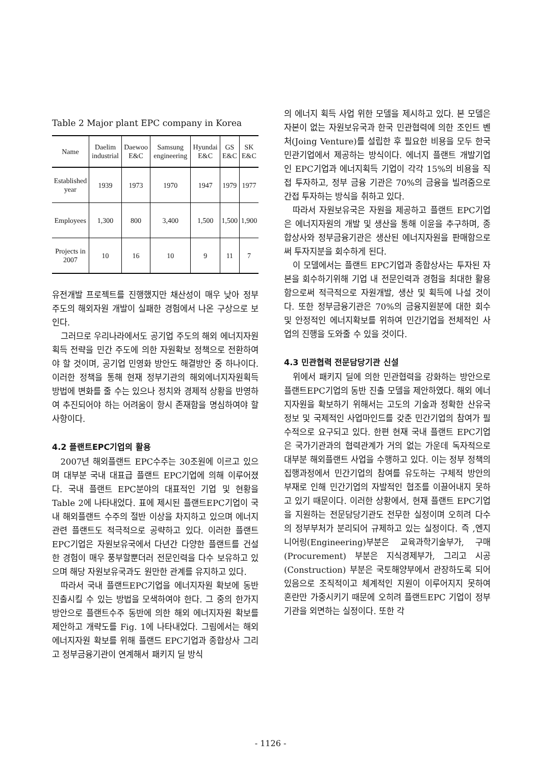Table 2 Major plant EPC company in Korea
| Name | Daelim industrial | Daewoo E&C | Samsung engineering | Hyundai E&C | GS E&C | SK E&C |
| --- | --- | --- | --- | --- | --- | --- |
| Established year | 1939 | 1973 | 1970 | 1947 | 1979 | 1977 |
| Employees | 1,300 | 800 | 3,400 | 1,500 | 1,500 | 1,900 |
| Projects in 2007 | 10 | 16 | 10 | 9 | 11 | 7 |
유전개발 프로젝트를 진행했지만 채산성이 매우 낮아 정부 주도의 해외자원 개발이 실패한 경험에서 나온 구상으로 보인다.
그러므로 우리나라에서도 공기업 주도의 해외 에너지자원 획득 전략을 민간 주도에 의한 자원확보 정책으로 전환하여야 할 것이며, 공기업 민영화 방안도 해결방안 중 하나이다. 이러한 정책을 통해 현재 정부기관의 해외에너지자원획득 방법에 변화를 줄 수는 있으나 정치와 경제적 상황을 반영하여 추진되어야 하는 어려움이 항시 존재함을 명심하여야 할 사항이다.
4.2 플랜트EPC기업의 활용
2007년 해외플랜트 EPC수주는 30조원에 이르고 있으며 대부분 국내 대표급 플랜트 EPC기업에 의해 이루어졌다. 국내 플랜트 EPC분야의 대표적인 기업 및 현황을 Table 2에 나타내었다. 표에 제시된 플랜트EPC기업이 국내 해외플랜트 수주의 절반 이상을 차지하고 있으며 에너지관련 플랜트도 적극적으로 공략하고 있다. 이러한 플랜트EPC기업은 자원보유국에서 다년간 다양한 플랜트를 건설한 경험이 매우 풍부할뿐더러 전문인력을 다수 보유하고 있으며 해당 자원보유국과도 원만한 관계를 유지하고 있다.
따라서 국내 플랜트EPC기업을 에너지자원 확보에 동반 진출시킬 수 있는 방법을 모색하여야 한다. 그 중의 한가지 방안으로 플랜트수주 동반에 의한 해외 에너지자원 확보를 제안하고 개략도를 Fig. 1에 나타내었다. 그림에서는 해외 에너지자원 확보를 위해 플랜드 EPC기업과 종합상사 그리고 정부금융기관이 연계해서 패키지 딜 방식
의 에너지 획득 사업 위한 모델을 제시하고 있다. 본 모델은 자본이 없는 자원보유국과 한국 민관협력에 의한 조인트 벤처(Joing Venture)를 설립한 후 필요한 비용을 모두 한국 민관기업에서 제공하는 방식이다. 에너지 플랜트 개발기업인 EPC기업과 에너지획득 기업이 각각 15%의 비용을 직접 투자하고, 정부 금융 기관은 70%의 금융을 빌려줌으로 간접 투자하는 방식을 취하고 있다.
따라서 자원보유국은 자원을 제공하고 플랜트 EPC기업은 에너지자원의 개발 및 생산을 통해 이윤을 추구하며, 종합상사와 정부금융기관은 생산된 에너지자원을 판매함으로써 투자지분을 회수하게 된다.
이 모델에서는 플랜트 EPC기업과 종합상사는 투자된 자본을 회수하기위해 기업 내 전문인력과 경험을 최대한 활용함으로써 적극적으로 자원개발, 생산 및 획득에 나설 것이다. 또한 정부금융기관은 70%의 금융지원분에 대한 회수 및 안정적인 에너지확보를 위하여 민간기업을 전체적인 사업의 진행을 도와줄 수 있을 것이다.
4.3 민관협력 전문담당기관 신설
위에서 패키지 딜에 의한 민관협력을 강화하는 방안으로 플랜트EPC기업의 동반 진출 모델을 제안하였다. 해외 에너지자원을 확보하기 위해서는 고도의 기술과 정확한 산유국 정보 및 국제적인 사업마인드를 갖춘 민간기업의 참여가 필수적으로 요구되고 있다. 한편 현재 국내 플랜트 EPC기업은 국가기관과의 협력관계가 거의 없는 가운데 독자적으로 대부분 해외플랜트 사업을 수행하고 있다. 이는 정부 정책의 집행과정에서 민간기업의 참여를 유도하는 구체적 방안의 부재로 인해 민간기업의 자발적인 협조를 이끌어내지 못하고 있기 때문이다. 이러한 상황에서, 현재 플랜트 EPC기업을 지원하는 전문담당기관도 전무한 실정이며 오히려 다수의 정부부처가 분리되어 규제하고 있는 실정이다. 즉 ,엔지니어링(Engineering)부분은 교육과학기술부가, 구매(Procurement) 부분은 지식경제부가, 그리고 시공(Construction) 부분은 국토해양부에서 관장하도록 되어 있음으로 조직적이고 체계적인 지원이 이루어지지 못하여 혼란만 가중시키기 때문에 오히려 플랜트EPC 기업이 정부기관을 외면하는 실정이다. 또한 각
- 1126 -